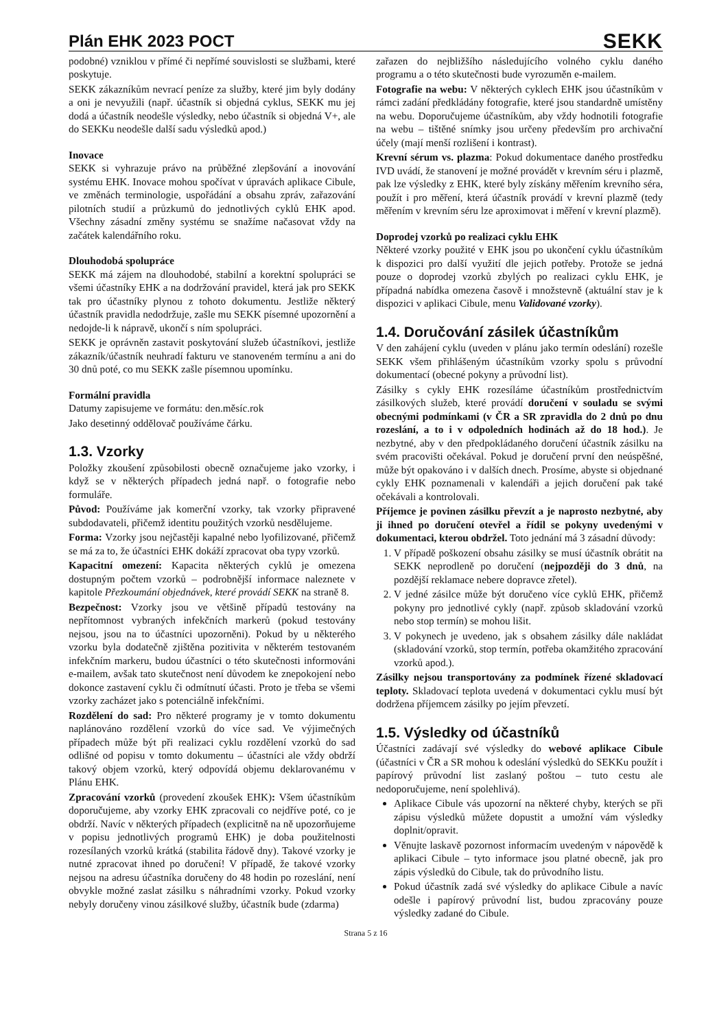Plán EHK 2023 POCT
SEKK
podobné) vzniklou v přímé či nepřímé souvislosti se službami, které poskytuje.
SEKK zákazníkům nevrací peníze za služby, které jim byly dodány a oni je nevyužili (např. účastník si objedná cyklus, SEKK mu jej dodá a účastník neodešle výsledky, nebo účastník si objedná V+, ale do SEKKu neodešle další sadu výsledků apod.)
Inovace
SEKK si vyhrazuje právo na průběžné zlepšování a inovování systému EHK. Inovace mohou spočívat v úpravách aplikace Cibule, ve změnách terminologie, uspořádání a obsahu zpráv, zařazování pilotních studií a průzkumů do jednotlivých cyklů EHK apod. Všechny zásadní změny systému se snažíme načasovat vždy na začátek kalendářního roku.
Dlouhodobá spolupráce
SEKK má zájem na dlouhodobé, stabilní a korektní spolupráci se všemi účastníky EHK a na dodržování pravidel, která jak pro SEKK tak pro účastníky plynou z tohoto dokumentu. Jestliže některý účastník pravidla nedodržuje, zašle mu SEKK písemné upozornění a nedojde-li k nápravě, ukončí s ním spolupráci.
SEKK je oprávněn zastavit poskytování služeb účastníkovi, jestliže zákazník/účastník neuhradí fakturu ve stanoveném termínu a ani do 30 dnů poté, co mu SEKK zašle písemnou upomínku.
Formální pravidla
Datumy zapisujeme ve formátu: den.měsíc.rok
Jako desetinný oddělovač používáme čárku.
1.3. Vzorky
Položky zkoušení způsobilosti obecně označujeme jako vzorky, i když se v některých případech jedná např. o fotografie nebo formuláře.
Původ: Používáme jak komerční vzorky, tak vzorky připravené subdodavateli, přičemž identitu použitých vzorků nesdělujeme.
Forma: Vzorky jsou nejčastěji kapalné nebo lyofilizované, přičemž se má za to, že účastníci EHK dokáží zpracovat oba typy vzorků.
Kapacitní omezení: Kapacita některých cyklů je omezena dostupným počtem vzorků – podrobnější informace naleznete v kapitole Přezkoumání objednávek, které provádí SEKK na straně 8.
Bezpečnost: Vzorky jsou ve většině případů testovány na nepřítomnost vybraných infekčních markerů (pokud testovány nejsou, jsou na to účastníci upozorněni). Pokud by u některého vzorku byla dodatečně zjištěna pozitivita v některém testovaném infekčním markeru, budou účastníci o této skutečnosti informováni e-mailem, avšak tato skutečnost není důvodem ke znepokojení nebo dokonce zastavení cyklu či odmítnutí účasti. Proto je třeba se všemi vzorky zacházet jako s potenciálně infekčními.
Rozdělení do sad: Pro některé programy je v tomto dokumentu naplánováno rozdělení vzorků do více sad. Ve výjimečných případech může být při realizaci cyklu rozdělení vzorků do sad odlišné od popisu v tomto dokumentu – účastníci ale vždy obdrží takový objem vzorků, který odpovídá objemu deklarovanému v Plánu EHK.
Zpracování vzorků (provedení zkoušek EHK): Všem účastníkům doporučujeme, aby vzorky EHK zpracovali co nejdříve poté, co je obdrží. Navíc v některých případech (explicitně na ně upozorňujeme v popisu jednotlivých programů EHK) je doba použitelnosti rozesílaných vzorků krátká (stabilita řádově dny). Takové vzorky je nutné zpracovat ihned po doručení! V případě, že takové vzorky nejsou na adresu účastníka doručeny do 48 hodin po rozeslání, není obvykle možné zaslat zásilku s náhradními vzorky. Pokud vzorky nebyly doručeny vinou zásilkové služby, účastník bude (zdarma)
zařazen do nejbližšího následujícího volného cyklu daného programu a o této skutečnosti bude vyrozuměn e-mailem.
Fotografie na webu: V některých cyklech EHK jsou účastníkům v rámci zadání předkládány fotografie, které jsou standardně umístěny na webu. Doporučujeme účastníkům, aby vždy hodnotili fotografie na webu – tištěné snímky jsou určeny především pro archivační účely (mají menší rozlišení i kontrast).
Krevní sérum vs. plazma: Pokud dokumentace daného prostředku IVD uvádí, že stanovení je možné provádět v krevním séru i plazmě, pak lze výsledky z EHK, které byly získány měřením krevního séra, použít i pro měření, která účastník provádí v krevní plazmě (tedy měřením v krevním séru lze aproximovat i měření v krevní plazmě).
Doprodej vzorků po realizaci cyklu EHK
Některé vzorky použité v EHK jsou po ukončení cyklu účastníkům k dispozici pro další využití dle jejich potřeby. Protože se jedná pouze o doprodej vzorků zbylých po realizaci cyklu EHK, je případná nabídka omezena časově i množstevně (aktuální stav je k dispozici v aplikaci Cibule, menu Validované vzorky).
1.4. Doručování zásilek účastníkům
V den zahájení cyklu (uveden v plánu jako termín odeslání) rozešle SEKK všem přihlášeným účastníkům vzorky spolu s průvodní dokumentací (obecné pokyny a průvodní list).
Zásilky s cykly EHK rozesíláme účastníkům prostřednictvím zásilkových služeb, které provádí doručení v souladu se svými obecnými podmínkami (v ČR a SR zpravidla do 2 dnů po dnu rozeslání, a to i v odpoledních hodinách až do 18 hod.). Je nezbytné, aby v den předpokládaného doručení účastník zásilku na svém pracovišti očekával. Pokud je doručení první den neúspěšné, může být opakováno i v dalších dnech. Prosíme, abyste si objednané cykly EHK poznamenali v kalendáři a jejich doručení pak také očekávali a kontrolovali.
Příjemce je povinen zásilku převzít a je naprosto nezbytné, aby ji ihned po doručení otevřel a řídil se pokyny uvedenými v dokumentaci, kterou obdržel. Toto jednání má 3 zásadní důvody:
1. V případě poškození obsahu zásilky se musí účastník obrátit na SEKK neprodleně po doručení (nejpozději do 3 dnů, na pozdější reklamace nebere dopravce zřetel).
2. V jedné zásilce může být doručeno více cyklů EHK, přičemž pokyny pro jednotlivé cykly (např. způsob skladování vzorků nebo stop termín) se mohou lišit.
3. V pokynech je uvedeno, jak s obsahem zásilky dále nakládat (skladování vzorků, stop termín, potřeba okamžitého zpracování vzorků apod.).
Zásilky nejsou transportovány za podmínek řízené skladovací teploty. Skladovací teplota uvedená v dokumentaci cyklu musí být dodržena příjemcem zásilky po jejím převzetí.
1.5. Výsledky od účastníků
Účastníci zadávají své výsledky do webové aplikace Cibule (účastníci v ČR a SR mohou k odeslání výsledků do SEKKu použít i papírový průvodní list zaslaný poštou – tuto cestu ale nedoporučujeme, není spolehlivá).
Aplikace Cibule vás upozorní na některé chyby, kterých se při zápisu výsledků můžete dopustit a umožní vám výsledky doplnit/opravit.
Věnujte laskavě pozornost informacím uvedeným v nápovědě k aplikaci Cibule – tyto informace jsou platné obecně, jak pro zápis výsledků do Cibule, tak do průvodního listu.
Pokud účastník zadá své výsledky do aplikace Cibule a navíc odešle i papírový průvodní list, budou zpracovány pouze výsledky zadané do Cibule.
Strana 5 z 16